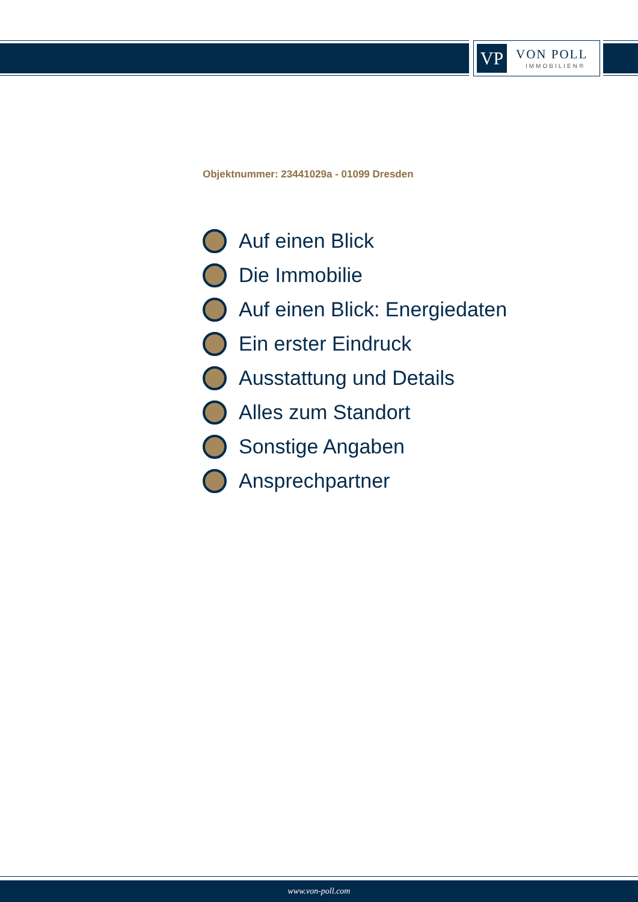VP VON POLL
IMMOBILIEN®
Objektnummer: 23441029a - 01099 Dresden
Auf einen Blick
Die Immobilie
Auf einen Blick: Energiedaten
Ein erster Eindruck
Ausstattung und Details
Alles zum Standort
Sonstige Angaben
Ansprechpartner
www.von-poll.com